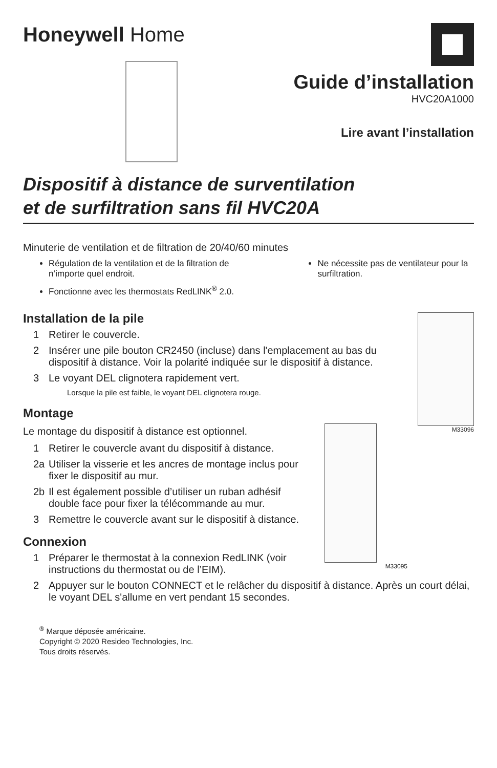Honeywell Home
Guide d’installation
HVC20A1000
Lire avant l’installation
Dispositif à distance de surventilation
et de surfiltration sans fil HVC20A
Minuterie de ventilation et de filtration de 20/40/60 minutes
Régulation de la ventilation et de la filtration de n’importe quel endroit.
Fonctionne avec les thermostats RedLINK<sup>®</sup> 2.0.
Ne nécessite pas de ventilateur pour la surfiltration.
M33096
Installation de la pile
1 Retirer le couvercle.
2 Insérer une pile bouton CR2450 (incluse) dans l'emplacement au bas du dispositif à distance. Voir la polarité indiquée sur le dispositif à distance.
3 Le voyant DEL clignotera rapidement vert.
Lorsque la pile est faible, le voyant DEL clignotera rouge.
Montage
M33095
Le montage du dispositif à distance est optionnel.
1 Retirer le couvercle avant du dispositif à distance.
2a Utiliser la visserie et les ancres de montage inclus pour fixer le dispositif au mur.
2b Il est également possible d’utiliser un ruban adhésif double face pour fixer la télécommande au mur.
3 Remettre le couvercle avant sur le dispositif à distance.
Connexion
1 Préparer le thermostat à la connexion RedLINK (voir instructions du thermostat ou de l’EIM).
2 Appuyer sur le bouton CONNECT et le relâcher du dispositif à distance. Après un court délai, le voyant DEL s'allume en vert pendant 15 secondes.
<sup>®</sup> Marque déposée américaine.
Copyright © 2020 Resideo Technologies, Inc.
Tous droits réservés.